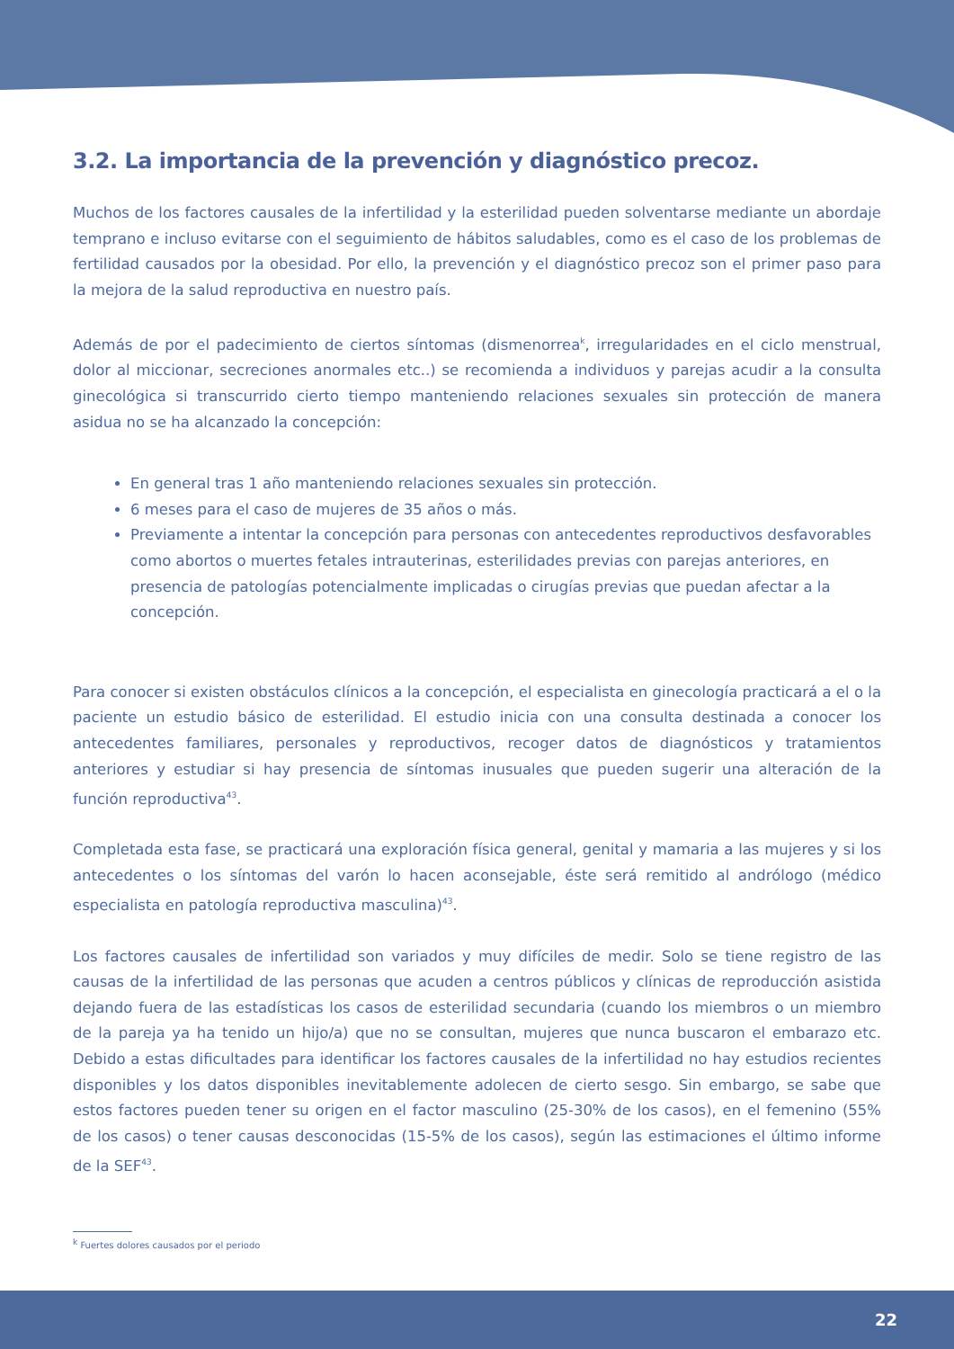3.2. La importancia de la prevención y diagnóstico precoz.
Muchos de los factores causales de la infertilidad y la esterilidad pueden solventarse mediante un abordaje temprano e incluso evitarse con el seguimiento de hábitos saludables, como es el caso de los problemas de fertilidad causados por la obesidad. Por ello, la prevención y el diagnóstico precoz son el primer paso para la mejora de la salud reproductiva en nuestro país.
Además de por el padecimiento de ciertos síntomas (dismenorrea<sup>k</sup>, irregularidades en el ciclo menstrual, dolor al miccionar, secreciones anormales etc..) se recomienda a individuos y parejas acudir a la consulta ginecológica si transcurrido cierto tiempo manteniendo relaciones sexuales sin protección de manera asidua no se ha alcanzado la concepción:
En general tras 1 año manteniendo relaciones sexuales sin protección.
6 meses para el caso de mujeres de 35 años o más.
Previamente a intentar la concepción para personas con antecedentes reproductivos desfavorables como abortos o muertes fetales intrauterinas, esterilidades previas con parejas anteriores, en presencia de patologías potencialmente implicadas o cirugías previas que puedan afectar a la concepción.
Para conocer si existen obstáculos clínicos a la concepción, el especialista en ginecología practicará a el o la paciente un estudio básico de esterilidad. El estudio inicia con una consulta destinada a conocer los antecedentes familiares, personales y reproductivos, recoger datos de diagnósticos y tratamientos anteriores y estudiar si hay presencia de síntomas inusuales que pueden sugerir una alteración de la función reproductiva<sup>43</sup>.
Completada esta fase, se practicará una exploración física general, genital y mamaria a las mujeres y si los antecedentes o los síntomas del varón lo hacen aconsejable, éste será remitido al andrólogo (médico especialista en patología reproductiva masculina)<sup>43</sup>.
Los factores causales de infertilidad son variados y muy difíciles de medir. Solo se tiene registro de las causas de la infertilidad de las personas que acuden a centros públicos y clínicas de reproducción asistida dejando fuera de las estadísticas los casos de esterilidad secundaria (cuando los miembros o un miembro de la pareja ya ha tenido un hijo/a) que no se consultan, mujeres que nunca buscaron el embarazo etc. Debido a estas dificultades para identificar los factores causales de la infertilidad no hay estudios recientes disponibles y los datos disponibles inevitablemente adolecen de cierto sesgo. Sin embargo, se sabe que estos factores pueden tener su origen en el factor masculino (25-30% de los casos), en el femenino (55% de los casos) o tener causas desconocidas (15-5% de los casos), según las estimaciones el último informe de la SEF<sup>43</sup>.
<sup>k</sup> Fuertes dolores causados por el periodo
22